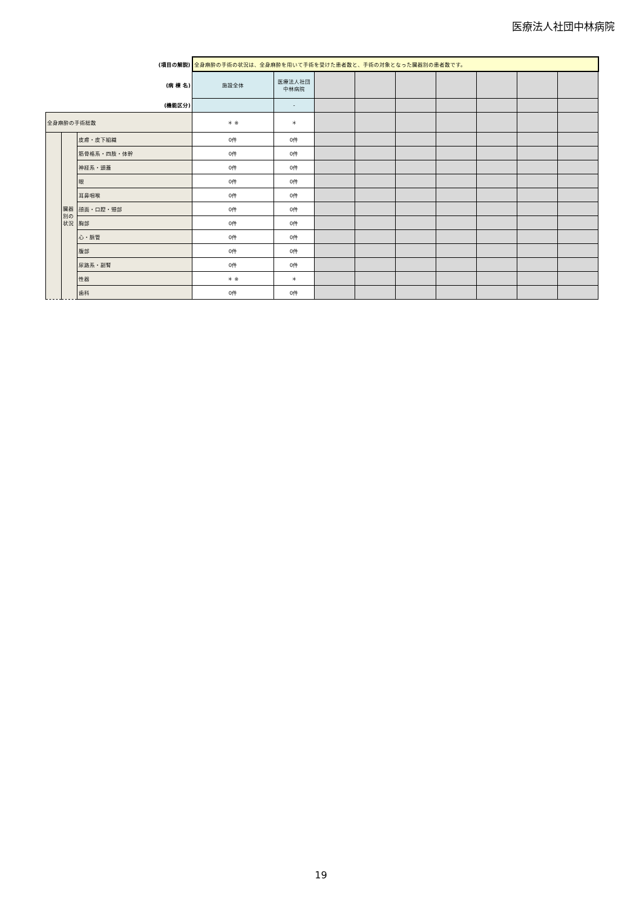医療法人社団中林病院
| (項目の解説) | | | 全身麻酔の手術の状況は、全身麻酔を用いて手術を受けた患者数と、手術の対象となった臓器別の患者数です。 | | | | | | | | |
| (病 棟 名) | | | 施設全体 | 医療法人社団中林病院 | | | | | | | |
| (機能区分) | | | | - | | | | | | | |
| 全身麻酔の手術総数 | | | ＊ ※ | ＊ | | | | | | | |
| | 臓器別の状況 | 皮膚・皮下組織 | 0件 | 0件 | | | | | | | |
| | | 筋骨格系・四肢・体幹 | 0件 | 0件 | | | | | | | |
| | | 神経系・頭蓋 | 0件 | 0件 | | | | | | | |
| | | 眼 | 0件 | 0件 | | | | | | | |
| | | 耳鼻咽喉 | 0件 | 0件 | | | | | | | |
| | | 顔面・口腔・頸部 | 0件 | 0件 | | | | | | | |
| | | 胸部 | 0件 | 0件 | | | | | | | |
| | | 心・脈管 | 0件 | 0件 | | | | | | | |
| | | 腹部 | 0件 | 0件 | | | | | | | |
| | | 尿路系・副腎 | 0件 | 0件 | | | | | | | |
| | | 性器 | ＊ ※ | ＊ | | | | | | | |
| | | 歯科 | 0件 | 0件 | | | | | | | |
19